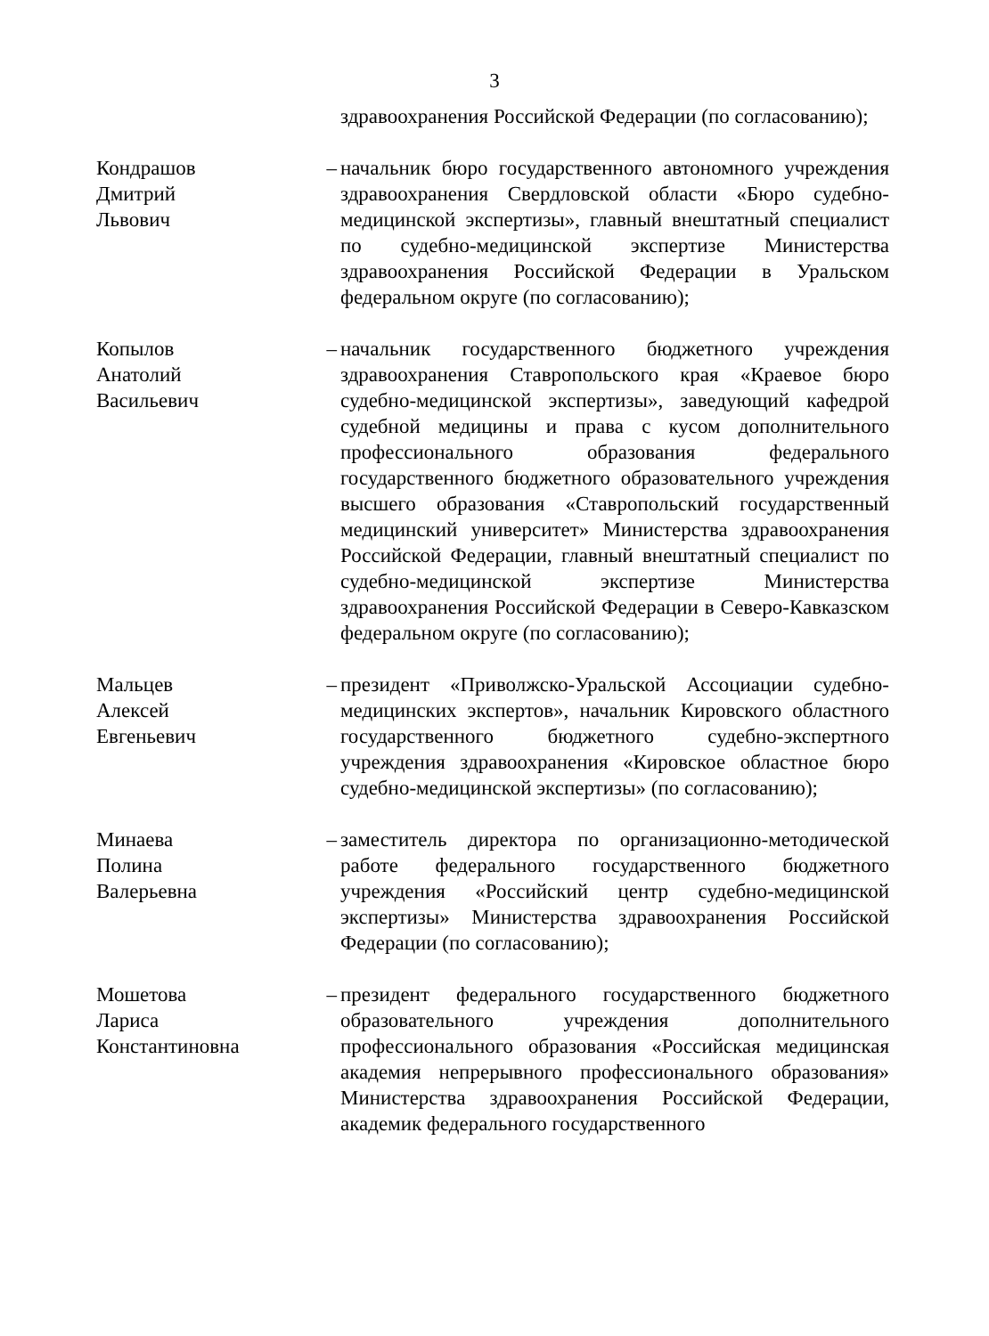3
здравоохранения Российской Федерации (по согласованию);
Кондрашов
Дмитрий
Львович
– начальник бюро государственного автономного учреждения здравоохранения Свердловской области «Бюро судебно-медицинской экспертизы», главный внештатный специалист по судебно-медицинской экспертизе Министерства здравоохранения Российской Федерации в Уральском федеральном округе (по согласованию);
Копылов
Анатолий
Васильевич
– начальник государственного бюджетного учреждения здравоохранения Ставропольского края «Краевое бюро судебно-медицинской экспертизы», заведующий кафедрой судебной медицины и права с кусом дополнительного профессионального образования федерального государственного бюджетного образовательного учреждения высшего образования «Ставропольский государственный медицинский университет» Министерства здравоохранения Российской Федерации, главный внештатный специалист по судебно-медицинской экспертизе Министерства здравоохранения Российской Федерации в Северо-Кавказском федеральном округе (по согласованию);
Мальцев
Алексей
Евгеньевич
– президент «Приволжско-Уральской Ассоциации судебно-медицинских экспертов», начальник Кировского областного государственного бюджетного судебно-экспертного учреждения здравоохранения «Кировское областное бюро судебно-медицинской экспертизы» (по согласованию);
Минаева
Полина
Валерьевна
– заместитель директора по организационно-методической работе федерального государственного бюджетного учреждения «Российский центр судебно-медицинской экспертизы» Министерства здравоохранения Российской Федерации (по согласованию);
Мошетова
Лариса
Константиновна
– президент федерального государственного бюджетного образовательного учреждения дополнительного профессионального образования «Российская медицинская академия непрерывного профессионального образования» Министерства здравоохранения Российской Федерации, академик федерального государственного